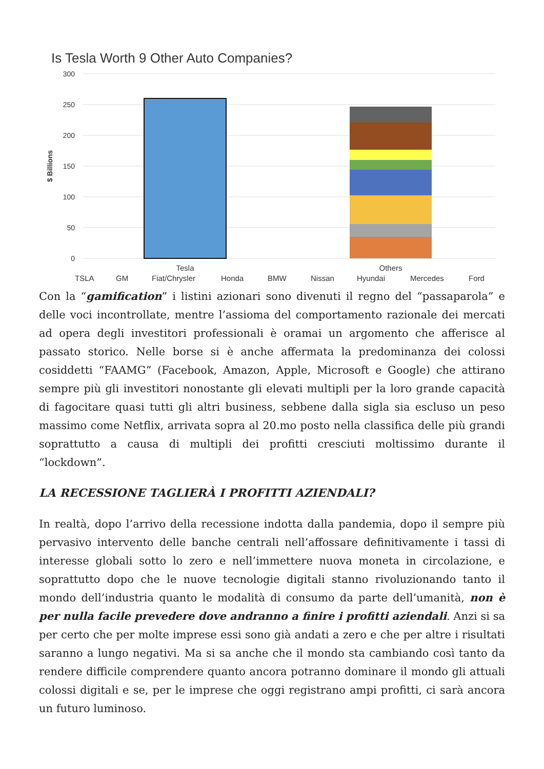Is Tesla Worth 9 Other Auto Companies?
300
250
200
150
100
50
0
$ Billions
Tesla
Others
TSLA
GM
Fiat/Chrysler
Honda
BMW
Nissan
Hyundai
Mercedes
Ford
Con la “gamification” i listini azionari sono divenuti il regno del “passaparola” e delle voci incontrollate, mentre l’assioma del comportamento razionale dei mercati ad opera degli investitori professionali è oramai un argomento che afferisce al passato storico. Nelle borse si è anche affermata la predominanza dei colossi cosiddetti “FAAMG” (Facebook, Amazon, Apple, Microsoft e Google) che attirano sempre più gli investitori nonostante gli elevati multipli per la loro grande capacità di fagocitare quasi tutti gli altri business, sebbene dalla sigla sia escluso un peso massimo come Netflix, arrivata sopra al 20.mo posto nella classifica delle più grandi soprattutto a causa di multipli dei profitti cresciuti moltissimo durante il “lockdown”.
LA RECESSIONE TAGLIERÀ I PROFITTI AZIENDALI?
In realtà, dopo l’arrivo della recessione indotta dalla pandemia, dopo il sempre più pervasivo intervento delle banche centrali nell’affossare definitivamente i tassi di interesse globali sotto lo zero e nell’immettere nuova moneta in circolazione, e soprattutto dopo che le nuove tecnologie digitali stanno rivoluzionando tanto il mondo dell’industria quanto le modalità di consumo da parte dell’umanità, non è per nulla facile prevedere dove andranno a finire i profitti aziendali. Anzi si sa per certo che per molte imprese essi sono già andati a zero e che per altre i risultati saranno a lungo negativi. Ma si sa anche che il mondo sta cambiando così tanto da rendere difficile comprendere quanto ancora potranno dominare il mondo gli attuali colossi digitali e se, per le imprese che oggi registrano ampi profitti, ci sarà ancora un futuro luminoso.